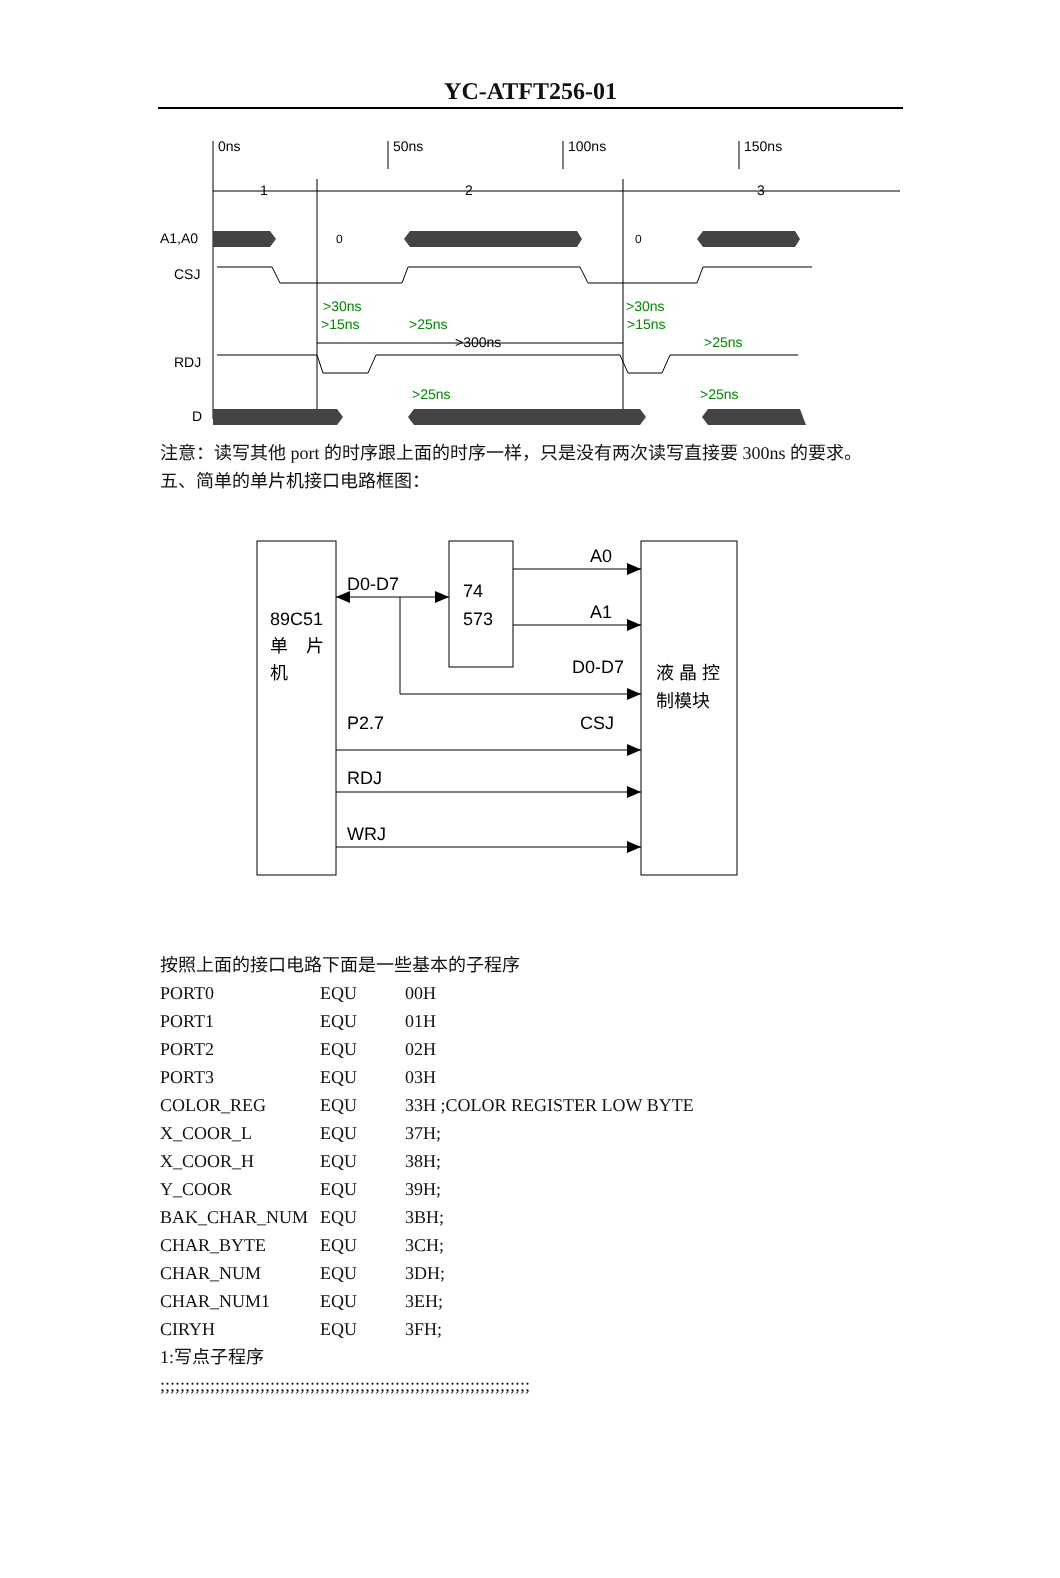YC-ATFT256-01
0ns
50ns
100ns
150ns
1
2
3
A1,A0
CSJ
RDJ
D
0
0
>300ns
>30ns
>15ns
>25ns
>30ns
>15ns
>25ns
>25ns
>25ns
注意：读写其他 port 的时序跟上面的时序一样，只是没有两次读写直接要 300ns 的要求。
五、简单的单片机接口电路框图：
D0-D7
74
573
89C51
单　片
机
A0
A1
D0-D7
液 晶 控
制模块
P2.7
CSJ
RDJ
WRJ
按照上面的接口电路下面是一些基本的子程序
| PORT0 | EQU | 00H |
| PORT1 | EQU | 01H |
| PORT2 | EQU | 02H |
| PORT3 | EQU | 03H |
| COLOR_REG | EQU | 33H ;COLOR REGISTER LOW BYTE |
| X_COOR_L | EQU | 37H; |
| X_COOR_H | EQU | 38H; |
| Y_COOR | EQU | 39H; |
| BAK_CHAR_NUM | EQU | 3BH; |
| CHAR_BYTE | EQU | 3CH; |
| CHAR_NUM | EQU | 3DH; |
| CHAR_NUM1 | EQU | 3EH; |
| CIRYH | EQU | 3FH; |
1:写点子程序
;;;;;;;;;;;;;;;;;;;;;;;;;;;;;;;;;;;;;;;;;;;;;;;;;;;;;;;;;;;;;;;;;;;;;;;;;;